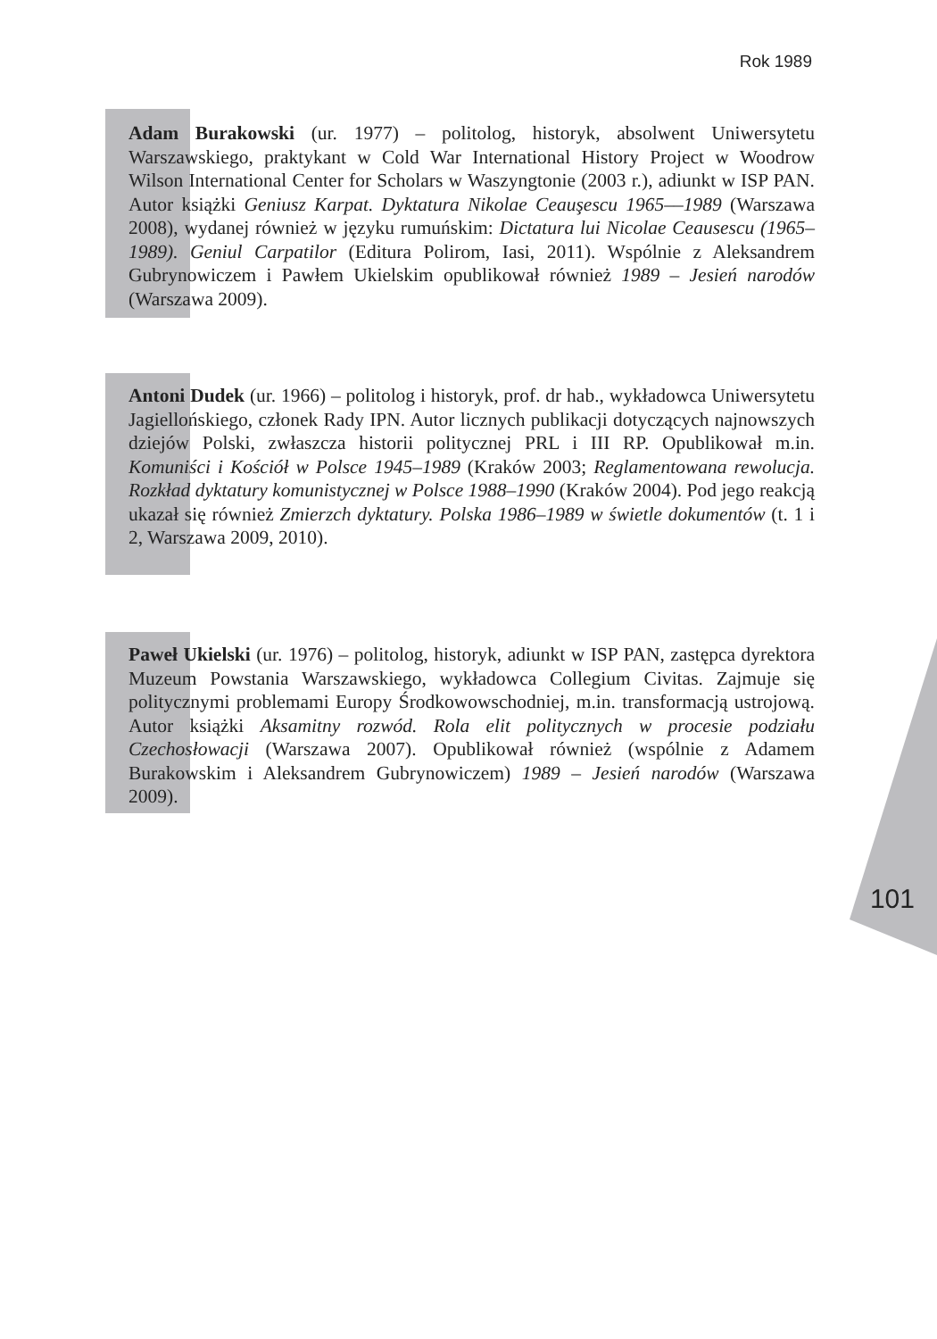Rok 1989
Adam Burakowski (ur. 1977) – politolog, historyk, absolwent Uniwersytetu Warszawskiego, praktykant w Cold War International History Project w Woodrow Wilson International Center for Scholars w Waszyngtonie (2003 r.), adiunkt w ISP PAN. Autor książki Geniusz Karpat. Dyktatura Nikolae Ceauşescu 1965––1989 (Warszawa 2008), wydanej również w języku rumuńskim: Dictatura lui Nicolae Ceausescu (1965–1989). Geniul Carpatilor (Editura Polirom, Iasi, 2011). Wspólnie z Aleksandrem Gubrynowiczem i Pawłem Ukielskim opublikował również 1989 – Jesień narodów (Warszawa 2009).
Antoni Dudek (ur. 1966) – politolog i historyk, prof. dr hab., wykładowca Uniwersytetu Jagiellońskiego, członek Rady IPN. Autor licznych publikacji dotyczących najnowszych dziejów Polski, zwłaszcza historii politycznej PRL i III RP. Opublikował m.in. Komuniści i Kościół w Polsce 1945–1989 (Kraków 2003; Reglamentowana rewolucja. Rozkład dyktatury komunistycznej w Polsce 1988–1990 (Kraków 2004). Pod jego reakcją ukazał się również Zmierzch dyktatury. Polska 1986–1989 w świetle dokumentów (t. 1 i 2, Warszawa 2009, 2010).
Paweł Ukielski (ur. 1976) – politolog, historyk, adiunkt w ISP PAN, zastępca dyrektora Muzeum Powstania Warszawskiego, wykładowca Collegium Civitas. Zajmuje się politycznymi problemami Europy Środkowowschodniej, m.in. transformacją ustrojową. Autor książki Aksamitny rozwód. Rola elit politycznych w procesie podziału Czechosłowacji (Warszawa 2007). Opublikował również (wspólnie z Adamem Burakowskim i Aleksandrem Gubrynowiczem) 1989 – Jesień narodów (Warszawa 2009).
101